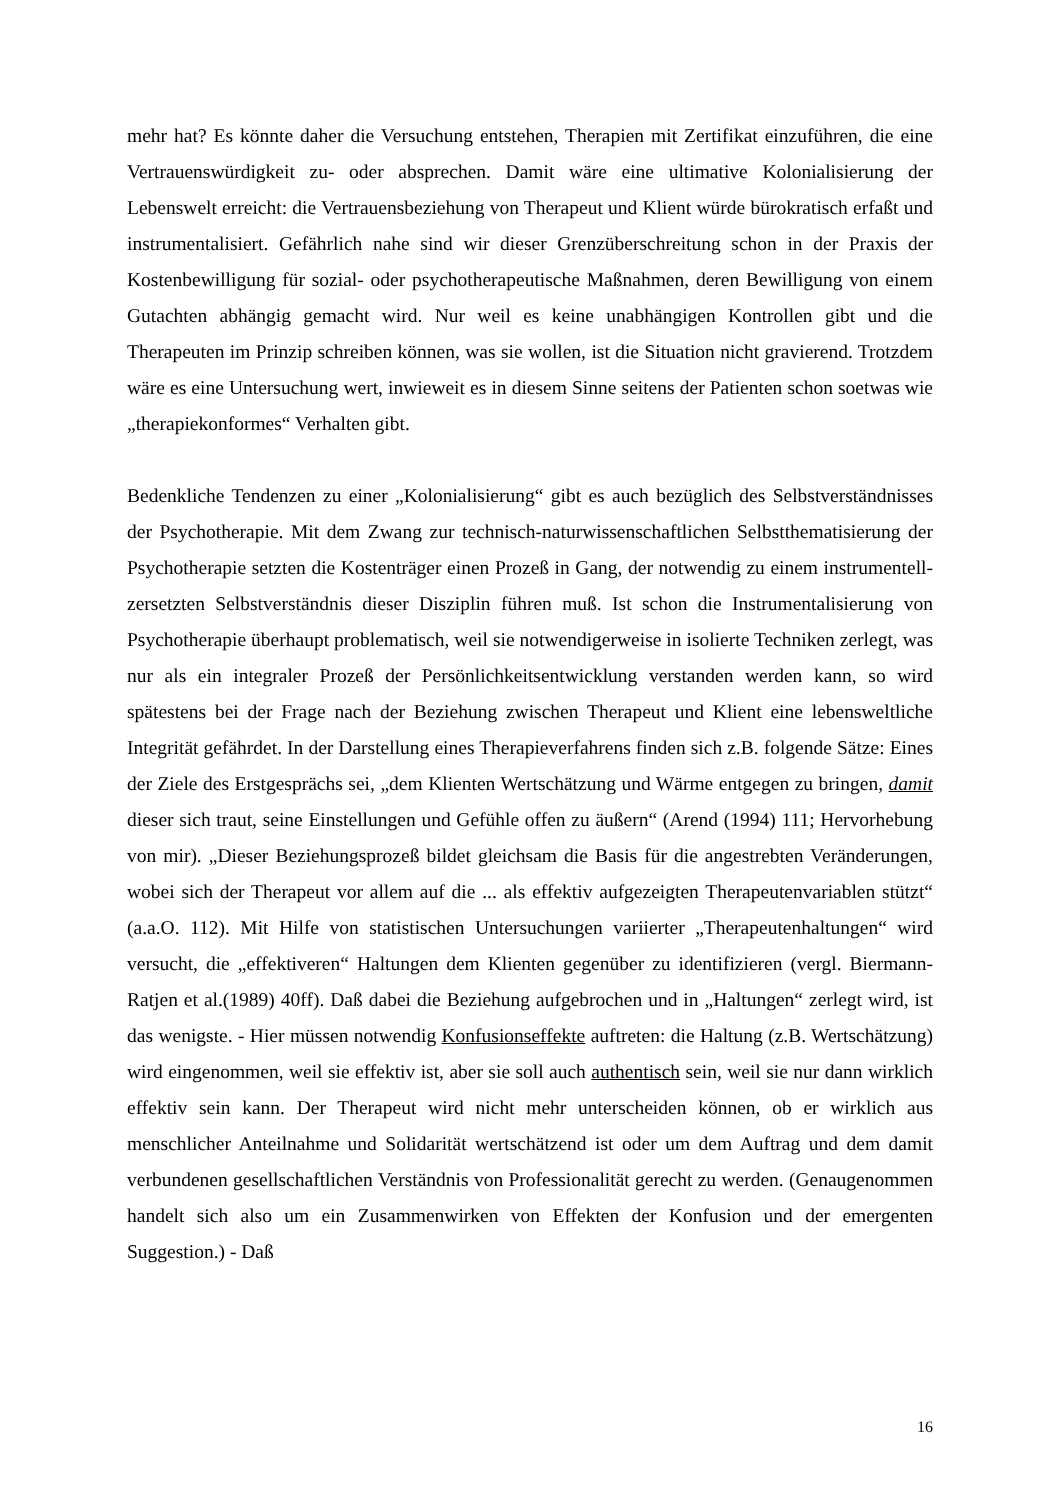mehr hat? Es könnte daher die Versuchung entstehen, Therapien mit Zertifikat einzuführen, die eine Vertrauenswürdigkeit zu- oder absprechen. Damit wäre eine ultimative Kolonialisierung der Lebenswelt erreicht: die Vertrauensbeziehung von Therapeut und Klient würde bürokratisch erfaßt und instrumentalisiert. Gefährlich nahe sind wir dieser Grenzüberschreitung schon in der Praxis der Kostenbewilligung für sozial- oder psychotherapeutische Maßnahmen, deren Bewilligung von einem Gutachten abhängig gemacht wird. Nur weil es keine unabhängigen Kontrollen gibt und die Therapeuten im Prinzip schreiben können, was sie wollen, ist die Situation nicht gravierend. Trotzdem wäre es eine Untersuchung wert, inwieweit es in diesem Sinne seitens der Patienten schon soetwas wie „therapiekonformes“ Verhalten gibt.
Bedenkliche Tendenzen zu einer „Kolonialisierung“ gibt es auch bezüglich des Selbstverständnisses der Psychotherapie. Mit dem Zwang zur technisch-naturwissenschaftlichen Selbstthematisierung der Psychotherapie setzten die Kostenträger einen Prozeß in Gang, der notwendig zu einem instrumentell-zersetzten Selbstverständnis dieser Disziplin führen muß. Ist schon die Instrumentalisierung von Psychotherapie überhaupt problematisch, weil sie notwendigerweise in isolierte Techniken zerlegt, was nur als ein integraler Prozeß der Persönlichkeitsentwicklung verstanden werden kann, so wird spätestens bei der Frage nach der Beziehung zwischen Therapeut und Klient eine lebensweltliche Integrität gefährdet. In der Darstellung eines Therapieverfahrens finden sich z.B. folgende Sätze: Eines der Ziele des Erstgesprächs sei, „dem Klienten Wertschätzung und Wärme entgegen zu bringen, damit dieser sich traut, seine Einstellungen und Gefühle offen zu äußern“ (Arend (1994) 111; Hervorhebung von mir). „Dieser Beziehungsprozeß bildet gleichsam die Basis für die angestrebten Veränderungen, wobei sich der Therapeut vor allem auf die ... als effektiv aufgezeigten Therapeutenvariablen stützt“ (a.a.O. 112). Mit Hilfe von statistischen Untersuchungen variierter „Therapeutenhaltungen“ wird versucht, die „effektiveren“ Haltungen dem Klienten gegenüber zu identifizieren (vergl. Biermann-Ratjen et al.(1989) 40ff). Daß dabei die Beziehung aufgebrochen und in „Haltungen“ zerlegt wird, ist das wenigste. - Hier müssen notwendig Konfusionseffekte auftreten: die Haltung (z.B. Wertschätzung) wird eingenommen, weil sie effektiv ist, aber sie soll auch authentisch sein, weil sie nur dann wirklich effektiv sein kann. Der Therapeut wird nicht mehr unterscheiden können, ob er wirklich aus menschlicher Anteilnahme und Solidarität wertschätzend ist oder um dem Auftrag und dem damit verbundenen gesellschaftlichen Verständnis von Professionalität gerecht zu werden. (Genaugenommen handelt sich also um ein Zusammenwirken von Effekten der Konfusion und der emergenten Suggestion.) - Daß
16